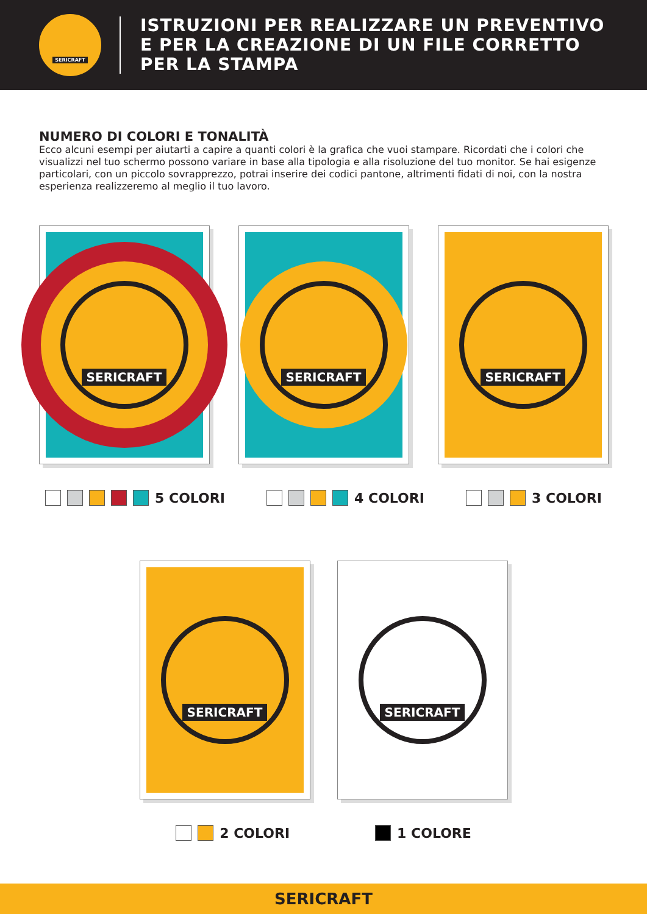SERICRAFT
ISTRUZIONI PER REALIZZARE UN PREVENTIVO
E PER LA CREAZIONE DI UN FILE CORRETTO
PER LA STAMPA
NUMERO DI COLORI E TONALITÀ
Ecco alcuni esempi per aiutarti a capire a quanti colori è la grafica che vuoi stampare. Ricordati che i colori che visualizzi nel tuo schermo possono variare in base alla tipologia e alla risoluzione del tuo monitor. Se hai esigenze particolari, con un piccolo sovrapprezzo, potrai inserire dei codici pantone, altrimenti fidati di noi, con la nostra esperienza realizzeremo al meglio il tuo lavoro.
SERICRAFT SERICRAFT SERICRAFT
5 COLORI 4 COLORI 3 COLORI
SERICRAFT SERICRAFT
2 COLORI 1 COLORE
SERICRAFT